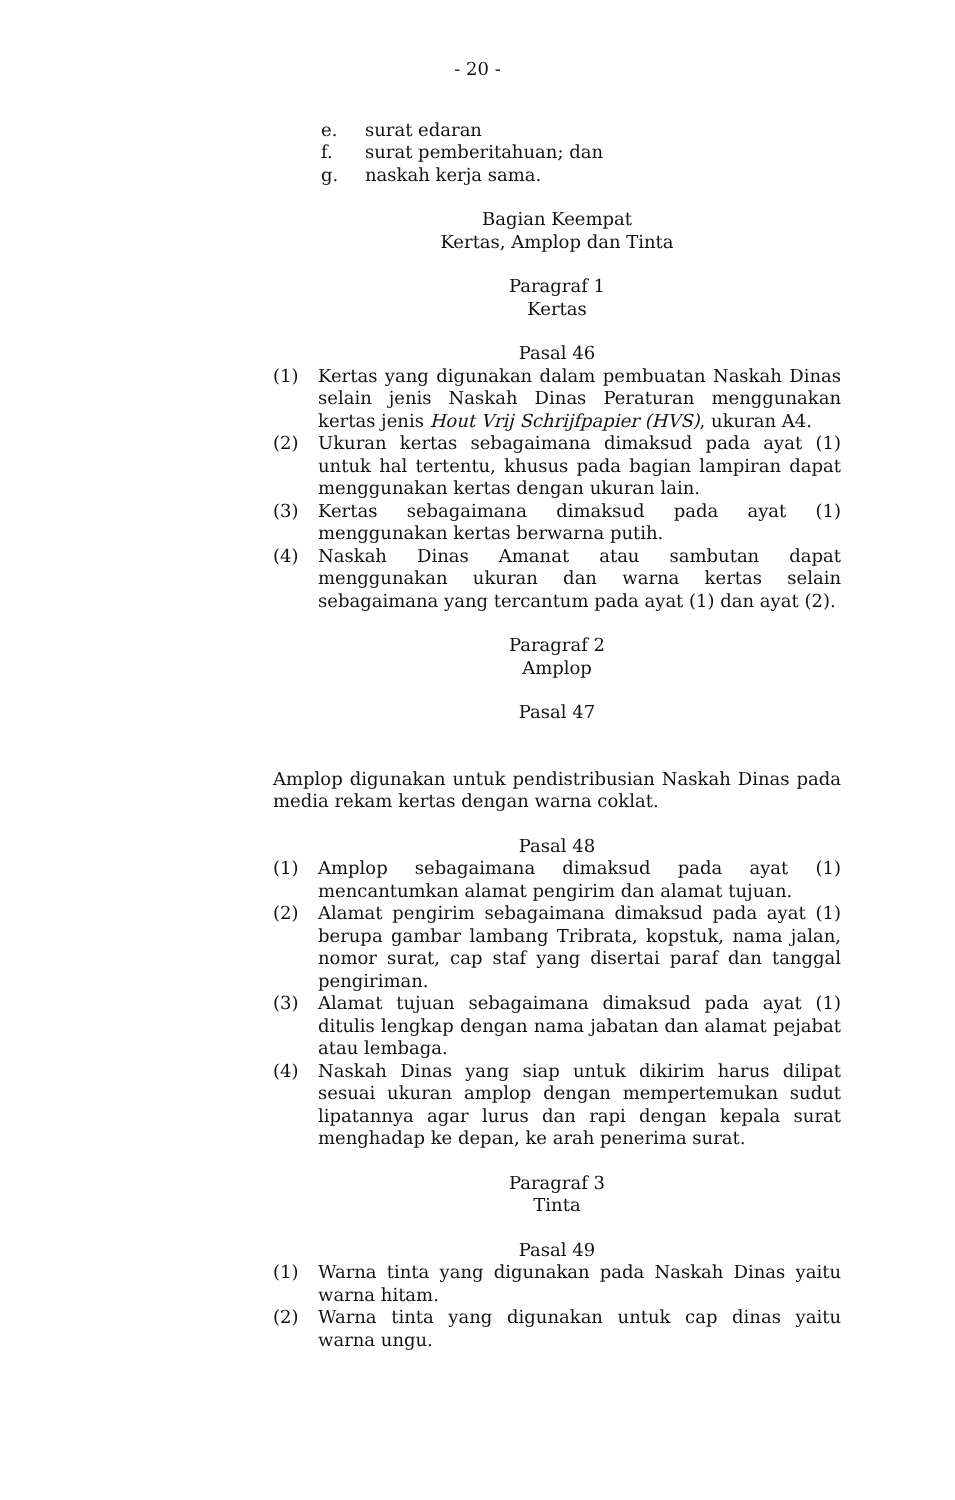- 20 -
e. surat edaran
f. surat pemberitahuan; dan
g. naskah kerja sama.
Bagian Keempat
Kertas, Amplop dan Tinta
Paragraf 1
Kertas
Pasal 46
(1) Kertas yang digunakan dalam pembuatan Naskah Dinas selain jenis Naskah Dinas Peraturan menggunakan kertas jenis Hout Vrij Schrijfpapier (HVS), ukuran A4.
(2) Ukuran kertas sebagaimana dimaksud pada ayat (1) untuk hal tertentu, khusus pada bagian lampiran dapat menggunakan kertas dengan ukuran lain.
(3) Kertas sebagaimana dimaksud pada ayat (1) menggunakan kertas berwarna putih.
(4) Naskah Dinas Amanat atau sambutan dapat menggunakan ukuran dan warna kertas selain sebagaimana yang tercantum pada ayat (1) dan ayat (2).
Paragraf 2
Amplop
Pasal 47
Amplop digunakan untuk pendistribusian Naskah Dinas pada media rekam kertas dengan warna coklat.
Pasal 48
(1) Amplop sebagaimana dimaksud pada ayat (1) mencantumkan alamat pengirim dan alamat tujuan.
(2) Alamat pengirim sebagaimana dimaksud pada ayat (1) berupa gambar lambang Tribrata, kopstuk, nama jalan, nomor surat, cap staf yang disertai paraf dan tanggal pengiriman.
(3) Alamat tujuan sebagaimana dimaksud pada ayat (1) ditulis lengkap dengan nama jabatan dan alamat pejabat atau lembaga.
(4) Naskah Dinas yang siap untuk dikirim harus dilipat sesuai ukuran amplop dengan mempertemukan sudut lipatannya agar lurus dan rapi dengan kepala surat menghadap ke depan, ke arah penerima surat.
Paragraf 3
Tinta
Pasal 49
(1) Warna tinta yang digunakan pada Naskah Dinas yaitu warna hitam.
(2) Warna tinta yang digunakan untuk cap dinas yaitu warna ungu.